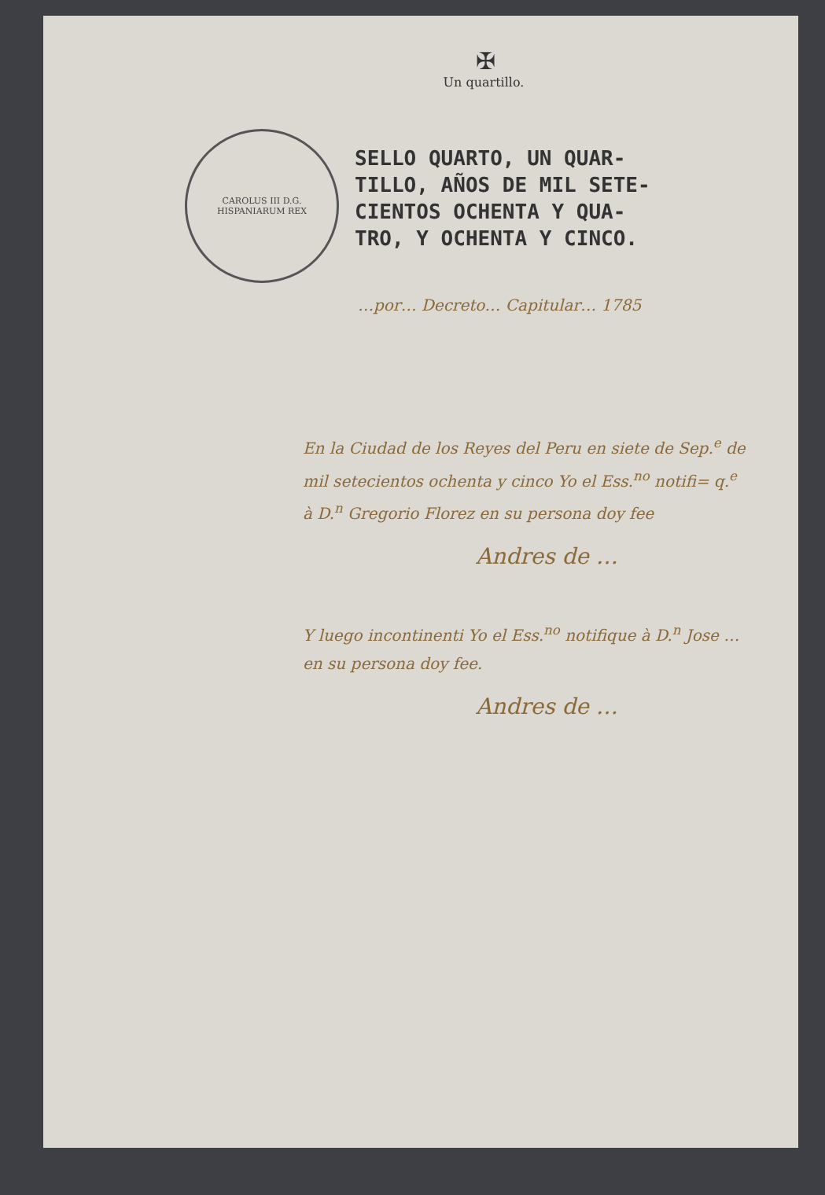✠
Un quartillo.
CAROLUS III D.G. HISPANIARUM REX
SELLO QUARTO, UN QUAR-
TILLO, AÑOS DE MIL SETE-
CIENTOS OCHENTA Y QUA-
TRO, Y OCHENTA Y CINCO.
…por… Decreto… Capitular… 1785
En la Ciudad de los Reyes del Peru en siete de Sep.<sup>e</sup> de mil setecientos ochenta y cinco Yo el Ess.<sup>no</sup> notifi= q.<sup>e</sup> à D.<sup>n</sup> Gregorio Florez en su persona doy fee
Andres de …
Y luego incontinenti Yo el Ess.<sup>no</sup> notifique à D.<sup>n</sup> Jose … en su persona doy fee.
Andres de …